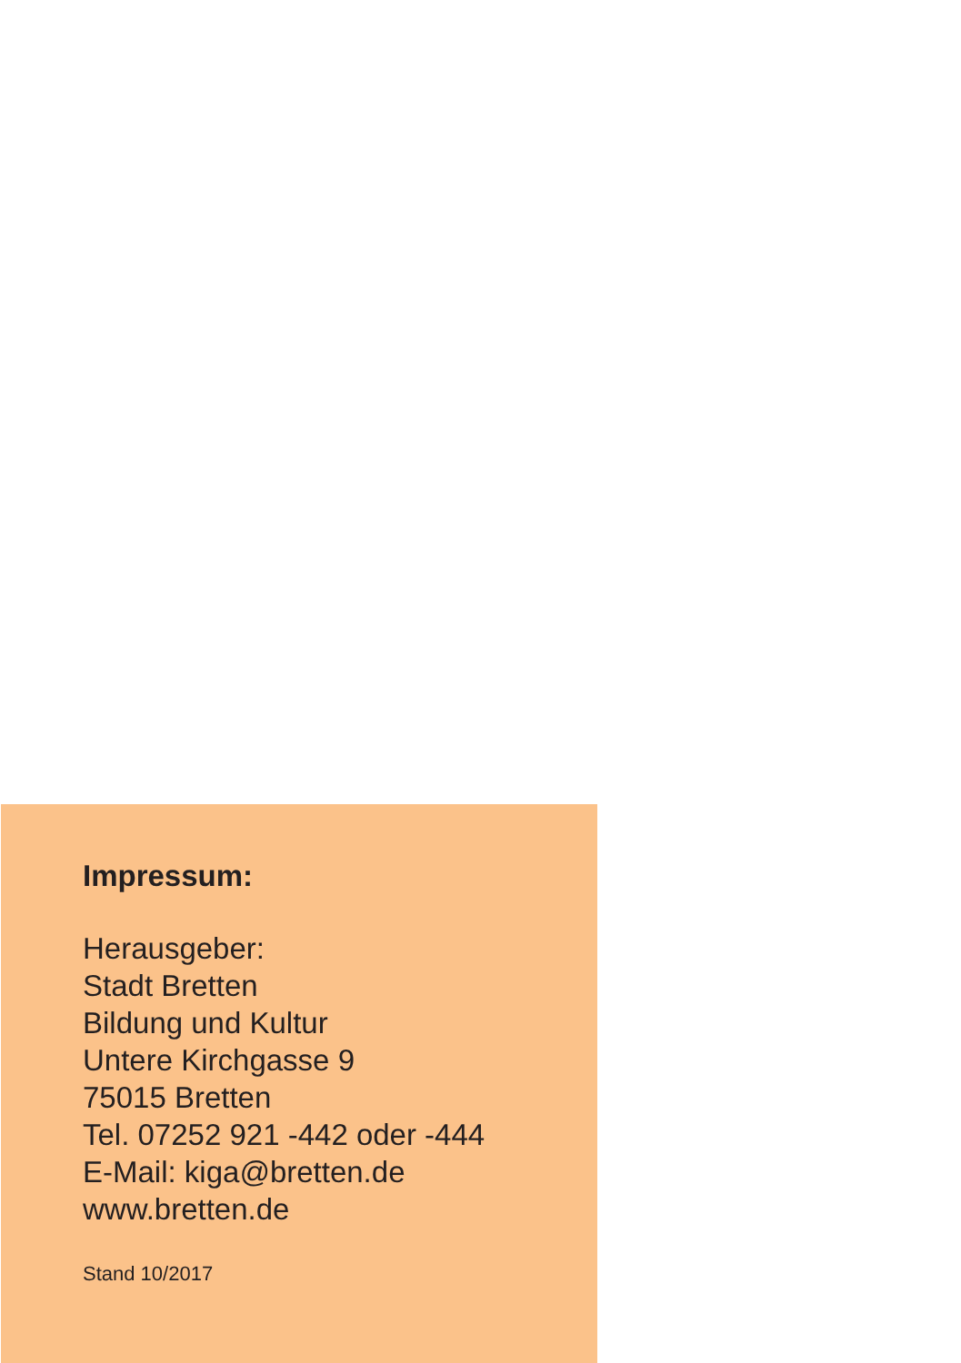Impressum:
Herausgeber:
Stadt Bretten
Bildung und Kultur
Untere Kirchgasse 9
75015 Bretten
Tel. 07252 921 -442 oder -444
E-Mail: kiga@bretten.de
www.bretten.de
Stand 10/2017